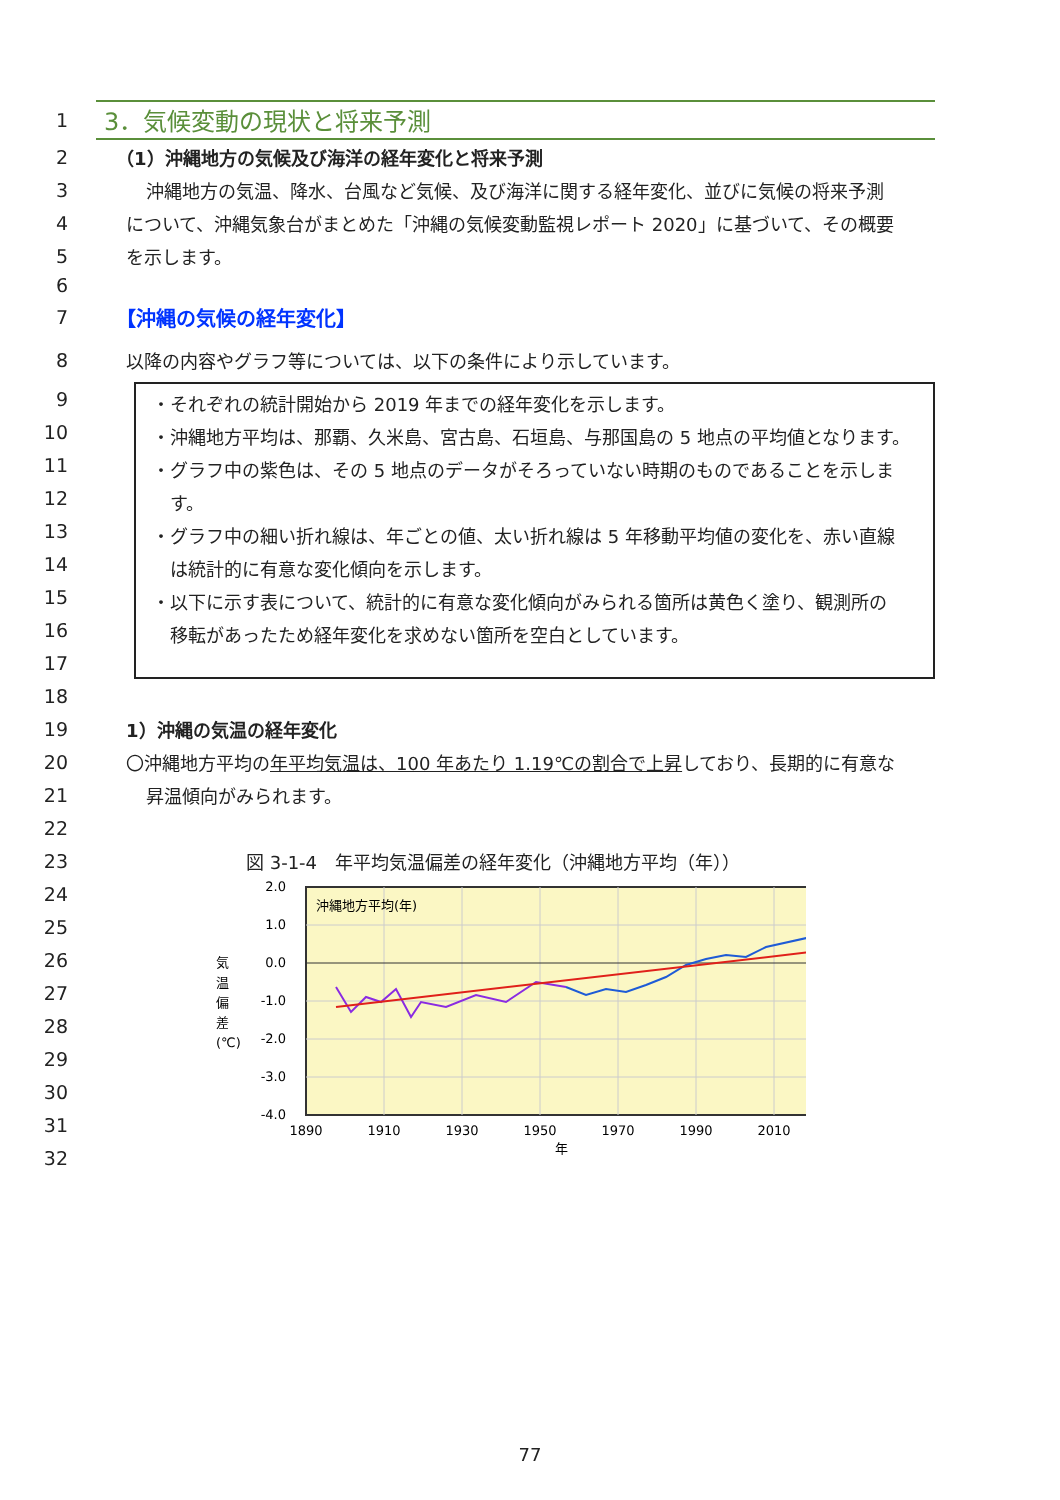1
3．気候変動の現状と将来予測
2
（1）沖縄地方の気候及び海洋の経年変化と将来予測
3
沖縄地方の気温、降水、台風など気候、及び海洋に関する経年変化、並びに気候の将来予測
4
について、沖縄気象台がまとめた「沖縄の気候変動監視レポート 2020」に基づいて、その概要
5 を示します。
6
7 【沖縄の気候の経年変化】
8
以降の内容やグラフ等については、以下の条件により示しています。
9
10
11
12
13
14
15
16
17
・それぞれの統計開始から 2019 年までの経年変化を示します。
・沖縄地方平均は、那覇、久米島、宮古島、石垣島、与那国島の 5 地点の平均値となります。
・グラフ中の紫色は、その 5 地点のデータがそろっていない時期のものであることを示しま
　す。
・グラフ中の細い折れ線は、年ごとの値、太い折れ線は 5 年移動平均値の変化を、赤い直線
　は統計的に有意な変化傾向を示します。
・以下に示す表について、統計的に有意な変化傾向がみられる箇所は黄色く塗り、観測所の
　移転があったため経年変化を求めない箇所を空白としています。
18
19 1）沖縄の気温の経年変化
20
〇沖縄地方平均の年平均気温は、100 年あたり 1.19℃の割合で上昇しており、長期的に有意な
21 昇温傾向がみられます。
22
23
図 3-1-4　年平均気温偏差の経年変化（沖縄地方平均（年））
24
25
26
27
28
29
30
31
32
沖縄地方平均(年)
2.0
1.0
0.0
-1.0
-2.0
-3.0
-4.0
気
温
偏
差
(℃)
1890
1910
1930
1950
1970
1990
2010
年
77